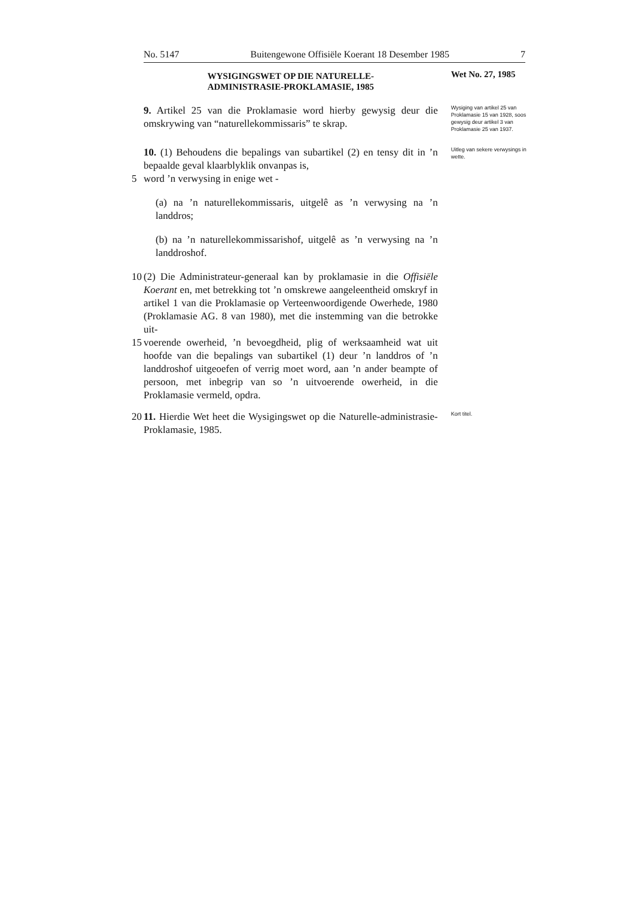No. 5147 Buitengewone Offisiële Koerant 18 Desember 1985 7
WYSIGINGSWET OP DIE NATURELLE-
ADMINISTRASIE-PROKLAMASIE, 1985
Wet No. 27, 1985
9. Artikel 25 van die Proklamasie word hierby gewysig deur die omskrywing van “naturellekommissaris” te skrap.
Wysiging van artikel 25 van Proklamasie 15 van 1928, soos gewysig deur artikel 3 van Proklamasie 25 van 1937.
10. (1) Behoudens die bepalings van subartikel (2) en tensy dit in ’n bepaalde geval klaarblyklik onvanpas is,
5 word ’n verwysing in enige wet -
(a) na ’n naturellekommissaris, uitgelê as ’n verwysing na ’n landdros;
(b) na ’n naturellekommissarishof, uitgelê as ’n verwysing na ’n landdroshof.
10 (2) Die Administrateur-generaal kan by proklamasie in die Offisiële Koerant en, met betrekking tot ’n omskrewe aangeleentheid omskryf in artikel 1 van die Proklamasie op Verteenwoordigende Owerhede, 1980 (Proklamasie AG. 8 van 1980), met die instemming van die betrokke uit-
15 voerende owerheid, ’n bevoegdheid, plig of werksaamheid wat uit hoofde van die bepalings van subartikel (1) deur ’n landdros of ’n landdroshof uitgeoefen of verrig moet word, aan ’n ander beampte of persoon, met inbegrip van so ’n uitvoerende owerheid, in die Proklamasie vermeld, opdra.
Uitleg van sekere verwysings in wette.
20 11. Hierdie Wet heet die Wysigingswet op die Naturelle-administrasie-Proklamasie, 1985.
Kort titel.